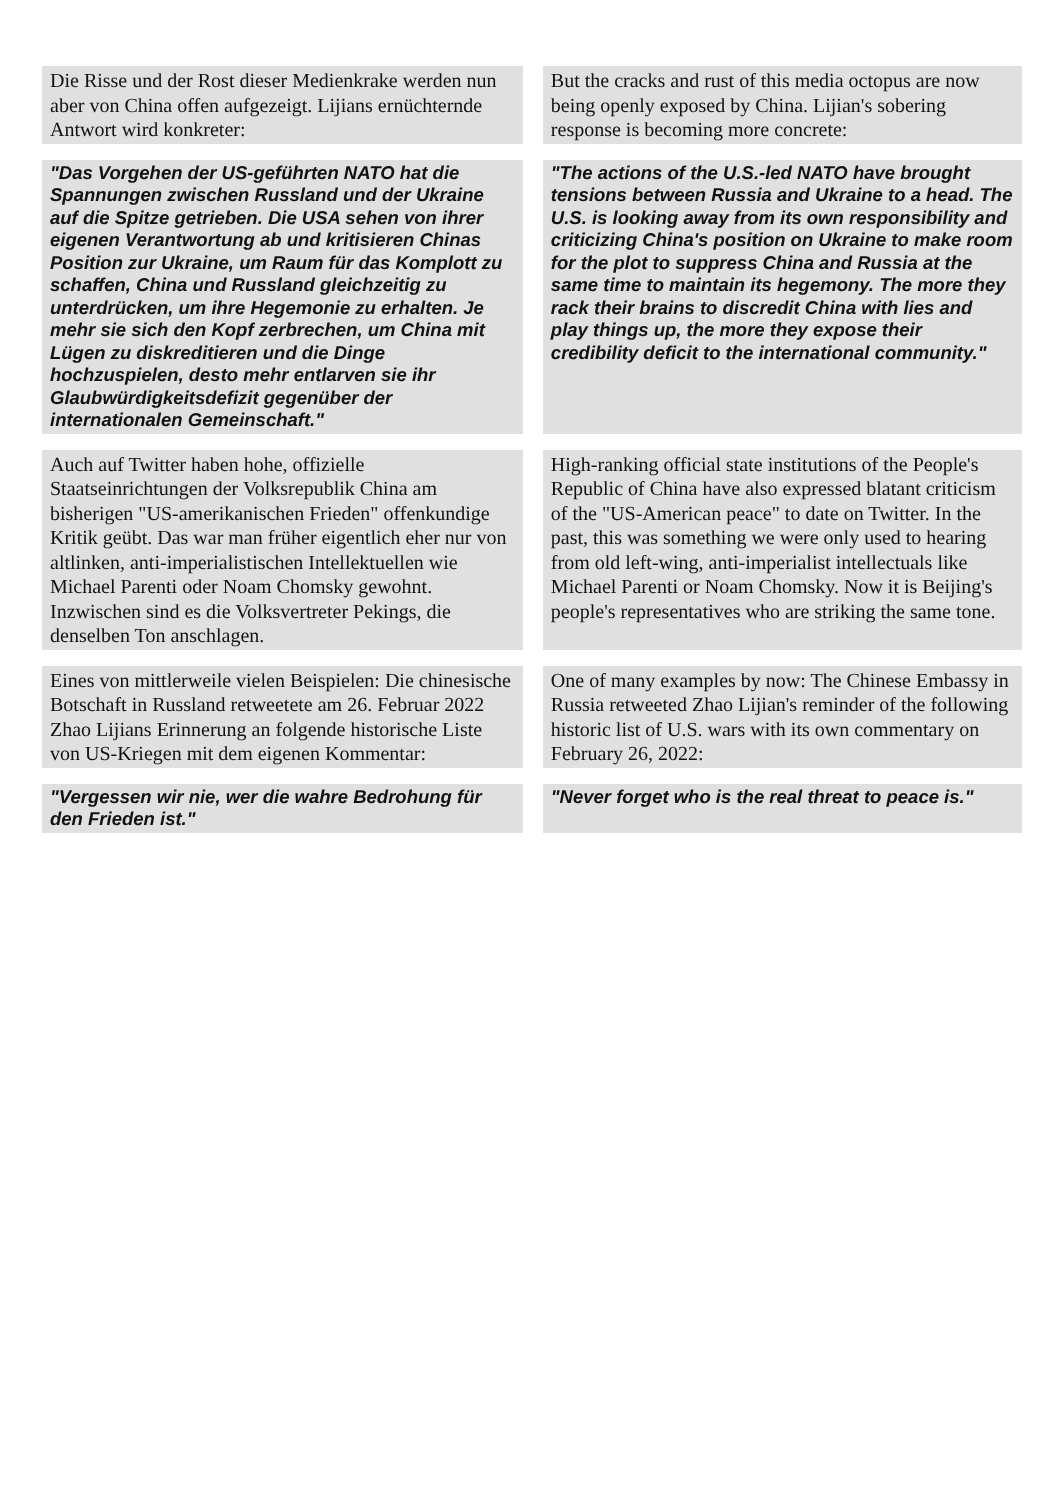| Die Risse und der Rost dieser Medienkrake werden nun aber von China offen aufgezeigt. Lijians ernüchternde Antwort wird konkreter: | | But the cracks and rust of this media octopus are now being openly exposed by China. Lijian's sobering response is becoming more concrete: |
| "Das Vorgehen der US-geführten NATO hat die Spannungen zwischen Russland und der Ukraine auf die Spitze getrieben. Die USA sehen von ihrer eigenen Verantwortung ab und kritisieren Chinas Position zur Ukraine, um Raum für das Komplott zu schaffen, China und Russland gleichzeitig zu unterdrücken, um ihre Hegemonie zu erhalten. Je mehr sie sich den Kopf zerbrechen, um China mit Lügen zu diskreditieren und die Dinge hochzuspielen, desto mehr entlarven sie ihr Glaubwürdigkeitsdefizit gegenüber der internationalen Gemeinschaft." | | "The actions of the U.S.-led NATO have brought tensions between Russia and Ukraine to a head. The U.S. is looking away from its own responsibility and criticizing China's position on Ukraine to make room for the plot to suppress China and Russia at the same time to maintain its hegemony. The more they rack their brains to discredit China with lies and play things up, the more they expose their credibility deficit to the international community." |
| Auch auf Twitter haben hohe, offizielle Staatseinrichtungen der Volksrepublik China am bisherigen "US-amerikanischen Frieden" offenkundige Kritik geübt. Das war man früher eigentlich eher nur von altlinken, anti-imperialistischen Intellektuellen wie Michael Parenti oder Noam Chomsky gewohnt. Inzwischen sind es die Volksvertreter Pekings, die denselben Ton anschlagen. | | High-ranking official state institutions of the People's Republic of China have also expressed blatant criticism of the "US-American peace" to date on Twitter. In the past, this was something we were only used to hearing from old left-wing, anti-imperialist intellectuals like Michael Parenti or Noam Chomsky. Now it is Beijing's people's representatives who are striking the same tone. |
| Eines von mittlerweile vielen Beispielen: Die chinesische Botschaft in Russland retweetete am 26. Februar 2022 Zhao Lijians Erinnerung an folgende historische Liste von US-Kriegen mit dem eigenen Kommentar: | | One of many examples by now: The Chinese Embassy in Russia retweeted Zhao Lijian's reminder of the following historic list of U.S. wars with its own commentary on February 26, 2022: |
| "Vergessen wir nie, wer die wahre Bedrohung für den Frieden ist." | | "Never forget who is the real threat to peace is." |